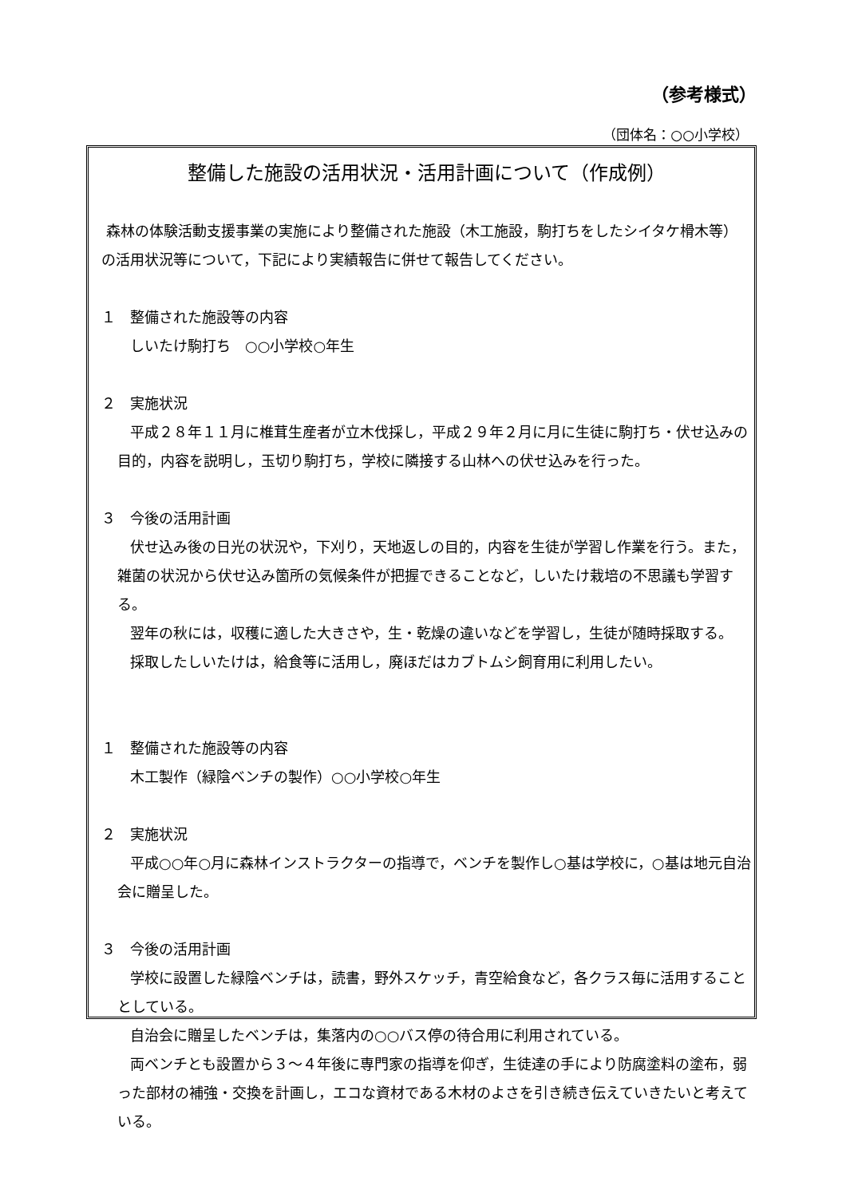（参考様式）
（団体名：○○小学校）
整備した施設の活用状況・活用計画について（作成例）
森林の体験活動支援事業の実施により整備された施設（木工施設，駒打ちをしたシイタケ榾木等）の活用状況等について，下記により実績報告に併せて報告してください。
１　整備された施設等の内容
しいたけ駒打ち　○○小学校○年生
２　実施状況
平成２８年１１月に椎茸生産者が立木伐採し，平成２９年２月に月に生徒に駒打ち・伏せ込みの目的，内容を説明し，玉切り駒打ち，学校に隣接する山林への伏せ込みを行った。
３　今後の活用計画
伏せ込み後の日光の状況や，下刈り，天地返しの目的，内容を生徒が学習し作業を行う。また，雑菌の状況から伏せ込み箇所の気候条件が把握できることなど，しいたけ栽培の不思議も学習する。
翌年の秋には，収穫に適した大きさや，生・乾燥の違いなどを学習し，生徒が随時採取する。
採取したしいたけは，給食等に活用し，廃ほだはカブトムシ飼育用に利用したい。
１　整備された施設等の内容
木工製作（緑陰ベンチの製作）○○小学校○年生
２　実施状況
平成○○年○月に森林インストラクターの指導で，ベンチを製作し○基は学校に，○基は地元自治会に贈呈した。
３　今後の活用計画
学校に設置した緑陰ベンチは，読書，野外スケッチ，青空給食など，各クラス毎に活用することとしている。
自治会に贈呈したベンチは，集落内の○○バス停の待合用に利用されている。
両ベンチとも設置から３～４年後に専門家の指導を仰ぎ，生徒達の手により防腐塗料の塗布，弱った部材の補強・交換を計画し，エコな資材である木材のよさを引き続き伝えていきたいと考えている。